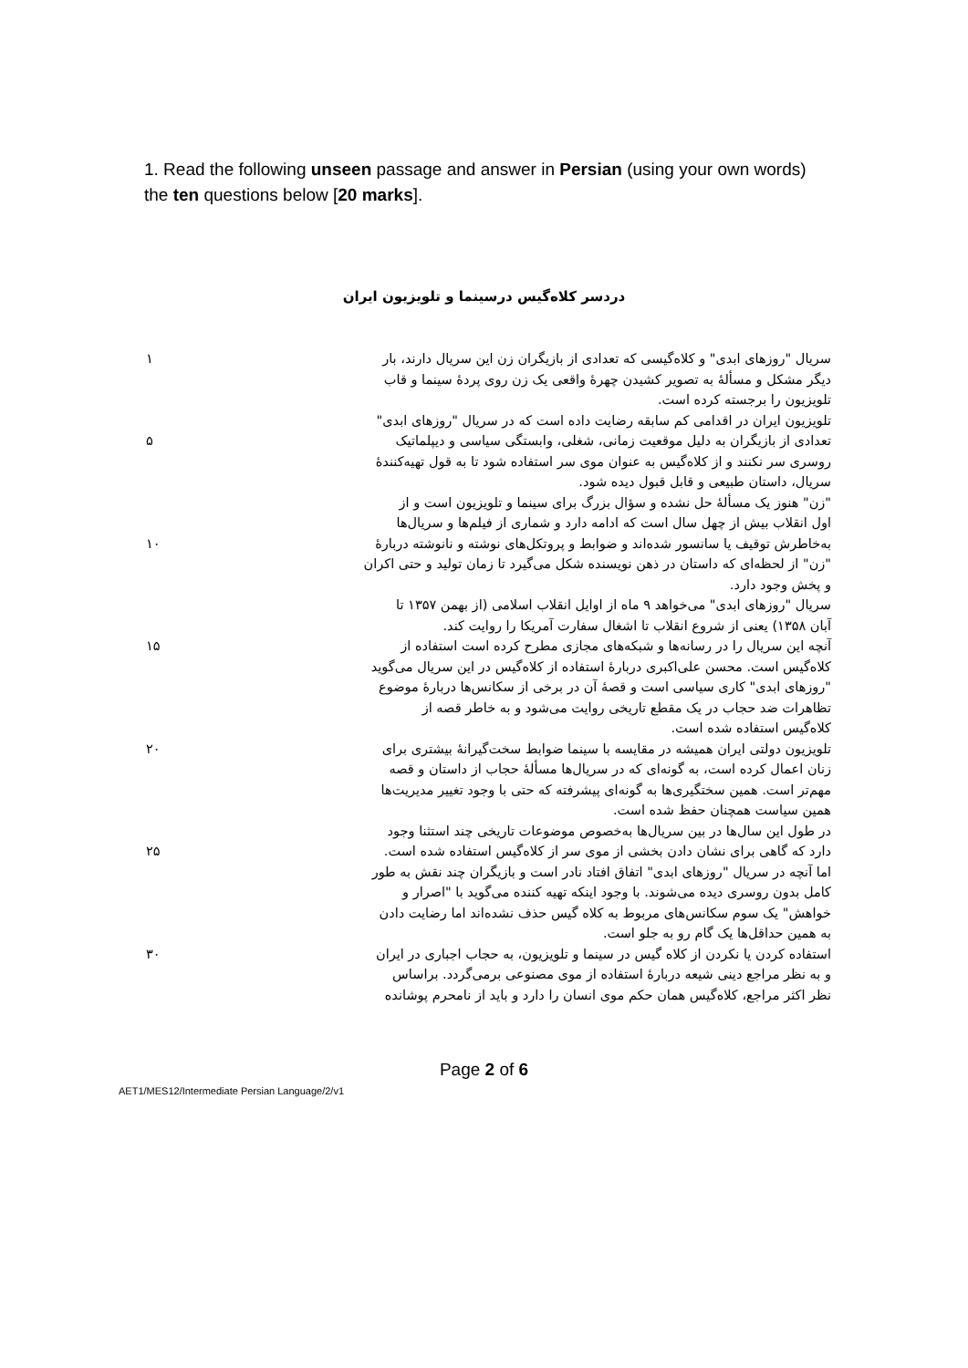1. Read the following unseen passage and answer in Persian (using your own words) the ten questions below [20 marks].
دردسر کلاه‌گیس درسینما و تلویزیون ایران
سریال "روزهای ابدی" و کلاه‌گیسی که تعدادی از بازیگران زن این سریال دارند، بار
۱
دیگر مشکل و مسألهٔ به تصویر کشیدن چهرهٔ واقعی یک زن روی پردهٔ سینما و قاب
تلویزیون را برجسته کرده است.
تلویزیون ایران در اقدامی کم سابقه رضایت داده است که در سریال "روزهای ابدی"
تعدادی از بازیگران به دلیل موقعیت زمانی، شغلی، وابستگی سیاسی و دیپلماتیک
۵
روسری سر نکنند و از کلاه‌گیس به عنوان موی سر استفاده شود تا به قول تهیه‌کنندهٔ
سریال، داستان طبیعی و قابل قبول دیده شود.
"زن" هنوز یک مسألهٔ حل نشده و سؤال بزرگ برای سینما و تلویزیون است و از
اول انقلاب بیش از چهل سال است که ادامه دارد و شماری از فیلم‌ها و سریال‌ها
به‌خاطرش توقیف یا سانسور شده‌اند و ضوابط و پروتکل‌های نوشته و نانوشته دربارهٔ
۱۰
"زن" از لحظه‌ای که داستان در ذهن نویسنده شکل می‌گیرد تا زمان تولید و حتی اکران
و پخش وجود دارد.
سریال "روزهای ابدی" می‌خواهد ۹ ماه از اوایل انقلاب اسلامی (از بهمن ۱۳۵۷ تا
آبان ۱۳۵۸) یعنی از شروع انقلاب تا اشغال سفارت آمریکا را روایت کند.
آنچه این سریال را در رسانه‌ها و شبکه‌های مجازی مطرح کرده است استفاده از
۱۵
کلاه‌گیس است. محسن علی‌اکبری دربارهٔ استفاده از کلاه‌گیس در این سریال می‌گوید
"روزهای ابدی" کاری سیاسی است و قصهٔ آن در برخی از سکانس‌ها دربارهٔ موضوع
تظاهرات ضد حجاب در یک مقطع تاریخی روایت می‌شود و به خاطر قصه از
کلاه‌گیس استفاده شده است.
تلویزیون دولتی ایران همیشه در مقایسه با سینما ضوابط سخت‌گیرانهٔ بیشتری برای
۲۰
زنان اعمال کرده است، به گونه‌ای که در سریال‌ها مسألهٔ حجاب از داستان و قصه
مهم‌تر است. همین سختگیری‌ها به گونه‌ای پیشرفته که حتی با وجود تغییر مدیریت‌ها
همین سیاست همچنان حفظ شده است.
در طول این سال‌ها در بین سریال‌ها به‌خصوص موضوعات تاریخی چند استثنا وجود
دارد که گاهی برای نشان دادن بخشی از موی سر از کلاه‌گیس استفاده شده است.
۲۵
اما آنچه در سریال "روزهای ابدی" اتفاق افتاد نادر است و بازیگران چند نقش به طور
کامل بدون روسری دیده می‌شوند. با وجود اینکه تهیه کننده می‌گوید با "اصرار و
خواهش" یک سوم سکانس‌های مربوط به کلاه گیس حذف نشده‌اند اما رضایت دادن
به همین حداقل‌ها یک گام رو به جلو است.
استفاده کردن یا نکردن از کلاه گیس در سینما و تلویزیون، به حجاب اجباری در ایران
۳۰
و به نظر مراجع دینی شیعه دربارهٔ استفاده از موی مصنوعی برمی‌گردد. براساس
نظر اکثر مراجع، کلاه‌گیس همان حکم موی انسان را دارد و باید از نامحرم پوشانده
Page 2 of 6
AET1/MES12/Intermediate Persian Language/2/v1